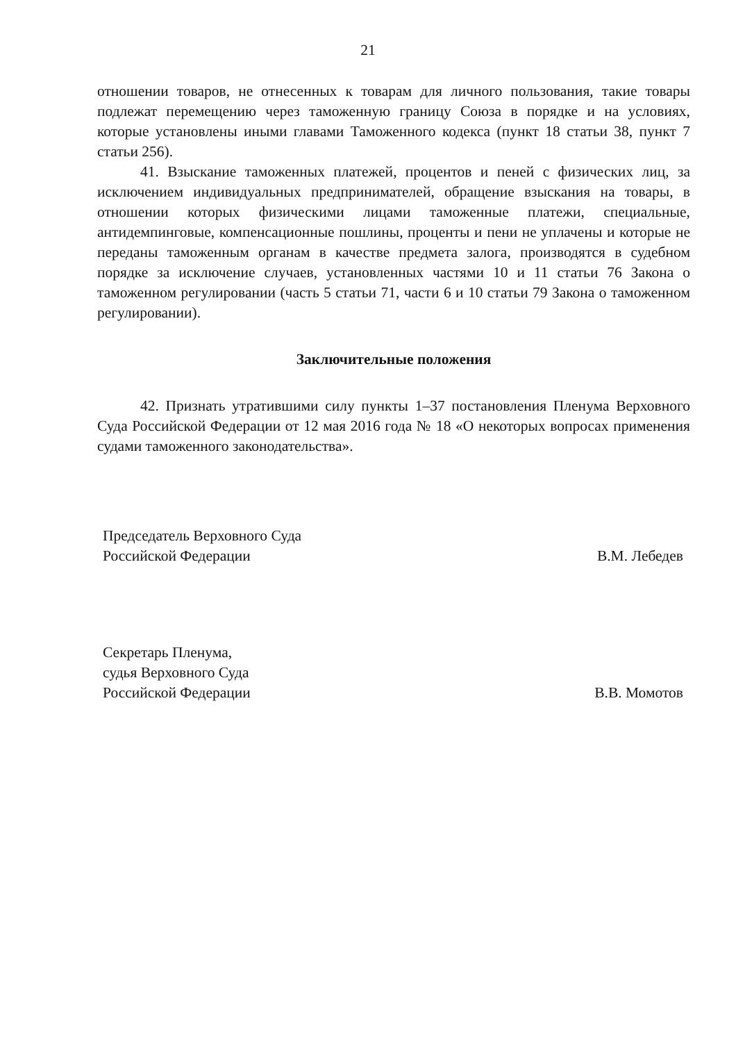21
отношении товаров, не отнесенных к товарам для личного пользования, такие товары подлежат перемещению через таможенную границу Союза в порядке и на условиях, которые установлены иными главами Таможенного кодекса (пункт 18 статьи 38, пункт 7 статьи 256).
41. Взыскание таможенных платежей, процентов и пеней с физических лиц, за исключением индивидуальных предпринимателей, обращение взыскания на товары, в отношении которых физическими лицами таможенные платежи, специальные, антидемпинговые, компенсационные пошлины, проценты и пени не уплачены и которые не переданы таможенным органам в качестве предмета залога, производятся в судебном порядке за исключение случаев, установленных частями 10 и 11 статьи 76 Закона о таможенном регулировании (часть 5 статьи 71, части 6 и 10 статьи 79 Закона о таможенном регулировании).
Заключительные положения
42. Признать утратившими силу пункты 1–37 постановления Пленума Верховного Суда Российской Федерации от 12 мая 2016 года № 18 «О некоторых вопросах применения судами таможенного законодательства».
Председатель Верховного Суда
Российской Федерации
В.М. Лебедев
Секретарь Пленума,
судья Верховного Суда
Российской Федерации
В.В. Момотов